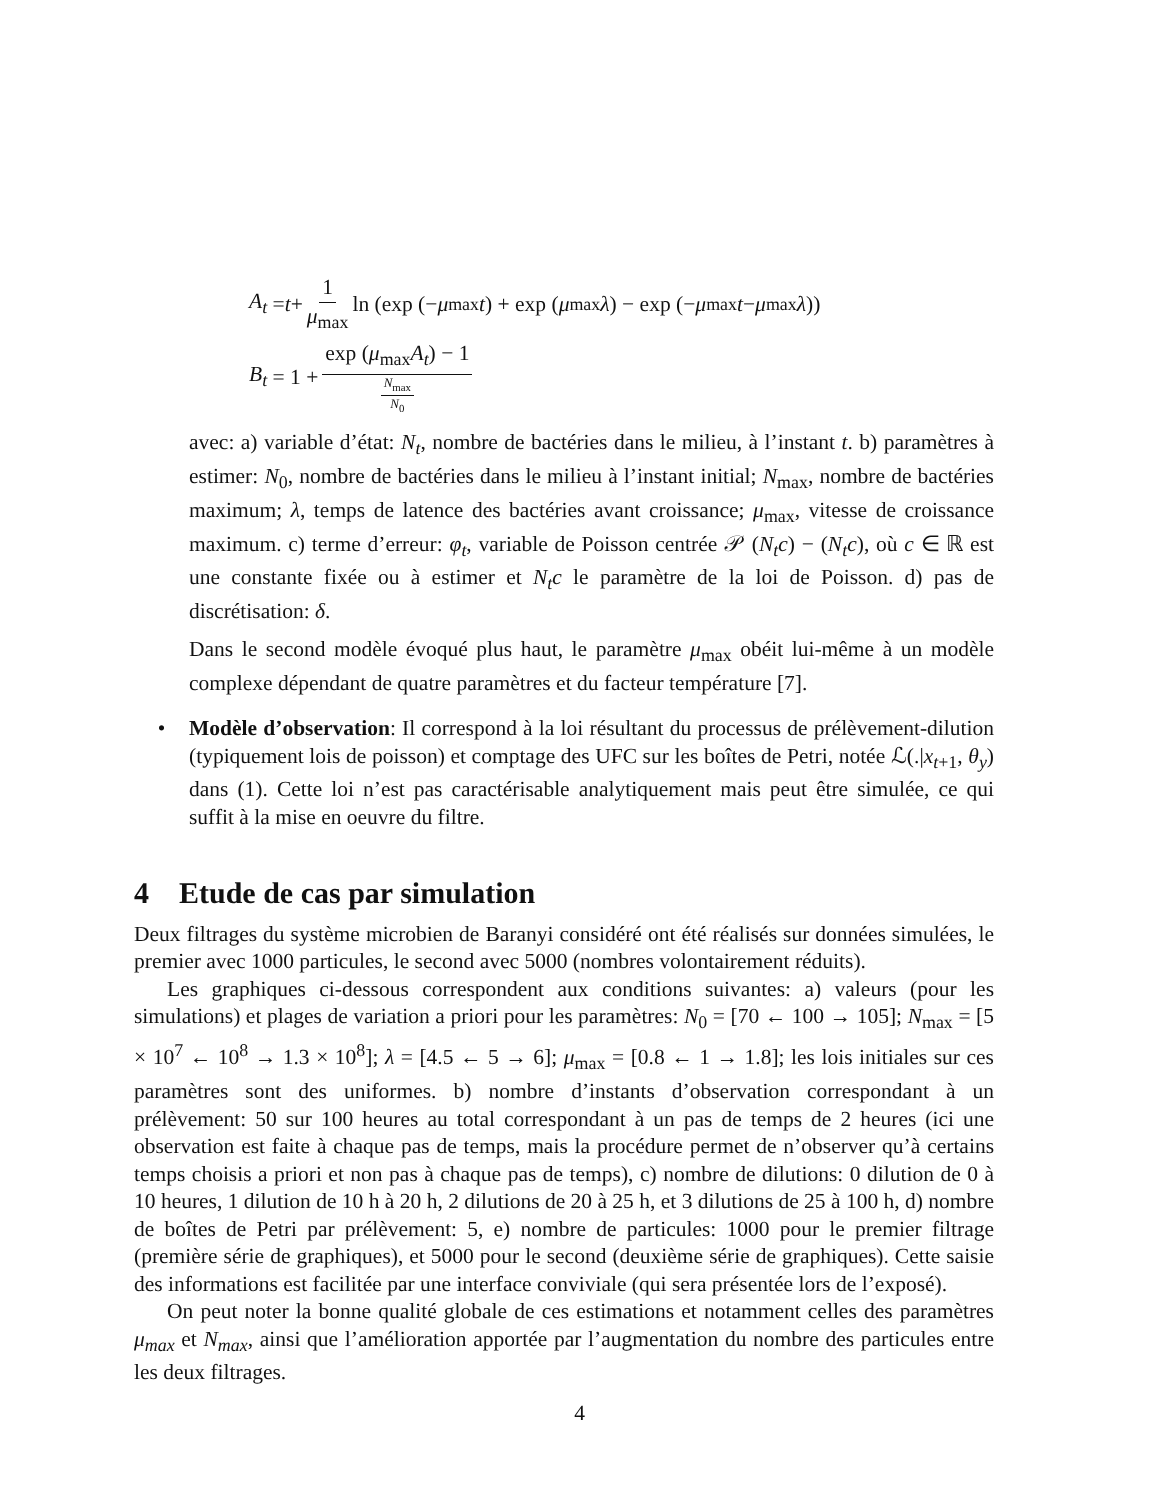A<sub>t</sub> = t + 1 μ<sub>max</sub> ln (exp (− μ<sub>max</sub> t) + exp (μ<sub>max</sub> λ) − exp (− μ<sub>max</sub> t − μ<sub>max</sub> λ))
B<sub>t</sub> = 1 + exp (μ<sub>max</sub>A<sub>t</sub>) − 1 N<sub>max</sub> N<sub>0</sub>
avec: a) variable d’état: N<sub>t</sub>, nombre de bactéries dans le milieu, à l’instant t. b) paramètres à estimer: N<sub>0</sub>, nombre de bactéries dans le milieu à l’instant initial; N<sub>max</sub>, nombre de bactéries maximum; λ, temps de latence des bactéries avant croissance; μ<sub>max</sub>, vitesse de croissance maximum. c) terme d’erreur: φ<sub>t</sub>, variable de Poisson centrée 𝒫 (N<sub>t</sub>c) − (N<sub>t</sub>c), où c ∈ ℝ est une constante fixée ou à estimer et N<sub>t</sub>c le paramètre de la loi de Poisson. d) pas de discrétisation: δ.
Dans le second modèle évoqué plus haut, le paramètre μ<sub>max</sub> obéit lui-même à un modèle complexe dépendant de quatre paramètres et du facteur température [7].
• Modèle d’observation: Il correspond à la loi résultant du processus de prélèvement-dilution (typiquement lois de poisson) et comptage des UFC sur les boîtes de Petri, notée ℒ(.|x<sub>t+1</sub>, θ<sub>y</sub>) dans (1). Cette loi n’est pas caractérisable analytiquement mais peut être simulée, ce qui suffit à la mise en oeuvre du filtre.
4 Etude de cas par simulation
Deux filtrages du système microbien de Baranyi considéré ont été réalisés sur données simulées, le premier avec 1000 particules, le second avec 5000 (nombres volontairement réduits).
Les graphiques ci-dessous correspondent aux conditions suivantes: a) valeurs (pour les simulations) et plages de variation a priori pour les paramètres: N<sub>0</sub> = [70 ← 100 → 105]; N<sub>max</sub> = [5 × 10<sup>7</sup> ← 10<sup>8</sup> → 1.3 × 10<sup>8</sup>]; λ = [4.5 ← 5 → 6]; μ<sub>max</sub> = [0.8 ← 1 → 1.8]; les lois initiales sur ces paramètres sont des uniformes. b) nombre d’instants d’observation correspondant à un prélèvement: 50 sur 100 heures au total correspondant à un pas de temps de 2 heures (ici une observation est faite à chaque pas de temps, mais la procédure permet de n’observer qu’à certains temps choisis a priori et non pas à chaque pas de temps), c) nombre de dilutions: 0 dilution de 0 à 10 heures, 1 dilution de 10 h à 20 h, 2 dilutions de 20 à 25 h, et 3 dilutions de 25 à 100 h, d) nombre de boîtes de Petri par prélèvement: 5, e) nombre de particules: 1000 pour le premier filtrage (première série de graphiques), et 5000 pour le second (deuxième série de graphiques). Cette saisie des informations est facilitée par une interface conviviale (qui sera présentée lors de l’exposé).
On peut noter la bonne qualité globale de ces estimations et notamment celles des paramètres μ<sub>max</sub> et N<sub>max</sub>, ainsi que l’amélioration apportée par l’augmentation du nombre des particules entre les deux filtrages.
4